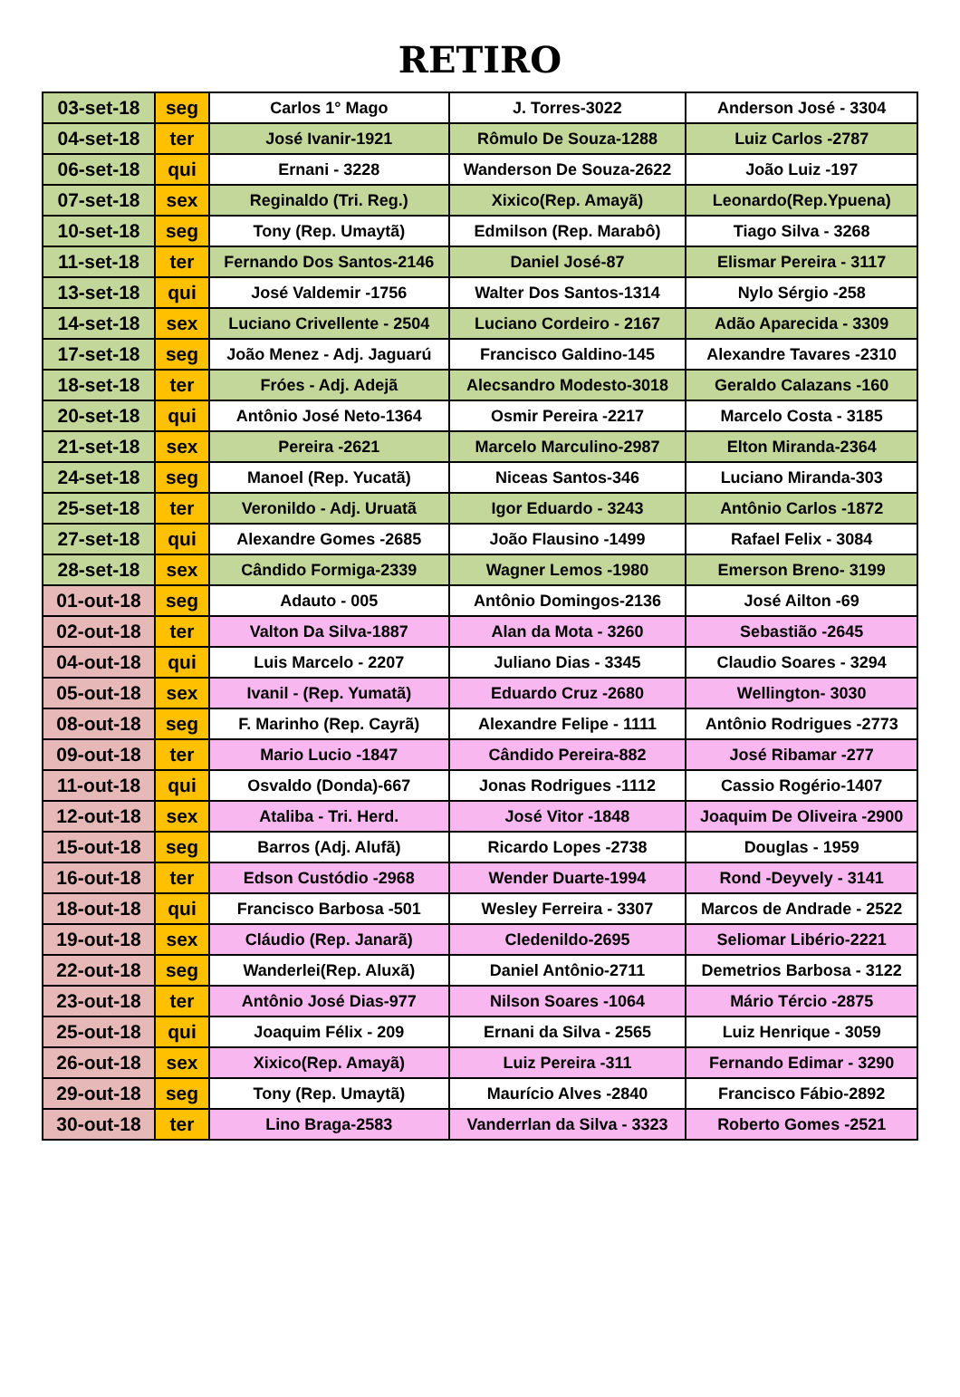RETIRO
| 03-set-18 | seg | Carlos 1° Mago | J. Torres-3022 | Anderson José - 3304 |
| 04-set-18 | ter | José Ivanir-1921 | Rômulo De Souza-1288 | Luiz Carlos -2787 |
| 06-set-18 | qui | Ernani - 3228 | Wanderson De Souza-2622 | João Luiz -197 |
| 07-set-18 | sex | Reginaldo (Tri. Reg.) | Xixico(Rep. Amayã) | Leonardo(Rep.Ypuena) |
| 10-set-18 | seg | Tony (Rep. Umaytã) | Edmilson (Rep. Marabô) | Tiago Silva - 3268 |
| 11-set-18 | ter | Fernando Dos Santos-2146 | Daniel José-87 | Elismar Pereira - 3117 |
| 13-set-18 | qui | José Valdemir -1756 | Walter Dos Santos-1314 | Nylo Sérgio -258 |
| 14-set-18 | sex | Luciano Crivellente - 2504 | Luciano Cordeiro - 2167 | Adão Aparecida - 3309 |
| 17-set-18 | seg | João Menez - Adj. Jaguarú | Francisco Galdino-145 | Alexandre Tavares -2310 |
| 18-set-18 | ter | Fróes - Adj. Adejã | Alecsandro Modesto-3018 | Geraldo Calazans -160 |
| 20-set-18 | qui | Antônio José Neto-1364 | Osmir Pereira -2217 | Marcelo Costa - 3185 |
| 21-set-18 | sex | Pereira -2621 | Marcelo Marculino-2987 | Elton Miranda-2364 |
| 24-set-18 | seg | Manoel (Rep. Yucatã) | Niceas Santos-346 | Luciano Miranda-303 |
| 25-set-18 | ter | Veronildo - Adj. Uruatã | Igor Eduardo - 3243 | Antônio Carlos -1872 |
| 27-set-18 | qui | Alexandre Gomes -2685 | João Flausino -1499 | Rafael Felix - 3084 |
| 28-set-18 | sex | Cândido Formiga-2339 | Wagner Lemos -1980 | Emerson Breno- 3199 |
| 01-out-18 | seg | Adauto - 005 | Antônio Domingos-2136 | José Ailton -69 |
| 02-out-18 | ter | Valton Da Silva-1887 | Alan da Mota - 3260 | Sebastião -2645 |
| 04-out-18 | qui | Luis Marcelo - 2207 | Juliano Dias - 3345 | Claudio Soares - 3294 |
| 05-out-18 | sex | Ivanil - (Rep. Yumatã) | Eduardo Cruz -2680 | Wellington- 3030 |
| 08-out-18 | seg | F. Marinho (Rep. Cayrã) | Alexandre Felipe - 1111 | Antônio Rodrigues -2773 |
| 09-out-18 | ter | Mario Lucio -1847 | Cândido Pereira-882 | José Ribamar -277 |
| 11-out-18 | qui | Osvaldo (Donda)-667 | Jonas Rodrigues -1112 | Cassio Rogério-1407 |
| 12-out-18 | sex | Ataliba - Tri. Herd. | José Vitor -1848 | Joaquim De Oliveira -2900 |
| 15-out-18 | seg | Barros (Adj. Alufã) | Ricardo Lopes -2738 | Douglas - 1959 |
| 16-out-18 | ter | Edson Custódio -2968 | Wender Duarte-1994 | Rond -Deyvely - 3141 |
| 18-out-18 | qui | Francisco Barbosa -501 | Wesley Ferreira - 3307 | Marcos de Andrade - 2522 |
| 19-out-18 | sex | Cláudio (Rep. Janarã) | Cledenildo-2695 | Seliomar Libério-2221 |
| 22-out-18 | seg | Wanderlei(Rep. Aluxã) | Daniel Antônio-2711 | Demetrios Barbosa - 3122 |
| 23-out-18 | ter | Antônio José Dias-977 | Nilson Soares -1064 | Mário Tércio -2875 |
| 25-out-18 | qui | Joaquim Félix - 209 | Ernani da Silva - 2565 | Luiz Henrique - 3059 |
| 26-out-18 | sex | Xixico(Rep. Amayã) | Luiz Pereira -311 | Fernando Edimar - 3290 |
| 29-out-18 | seg | Tony (Rep. Umaytã) | Maurício Alves -2840 | Francisco Fábio-2892 |
| 30-out-18 | ter | Lino Braga-2583 | Vanderrlan da Silva - 3323 | Roberto Gomes -2521 |